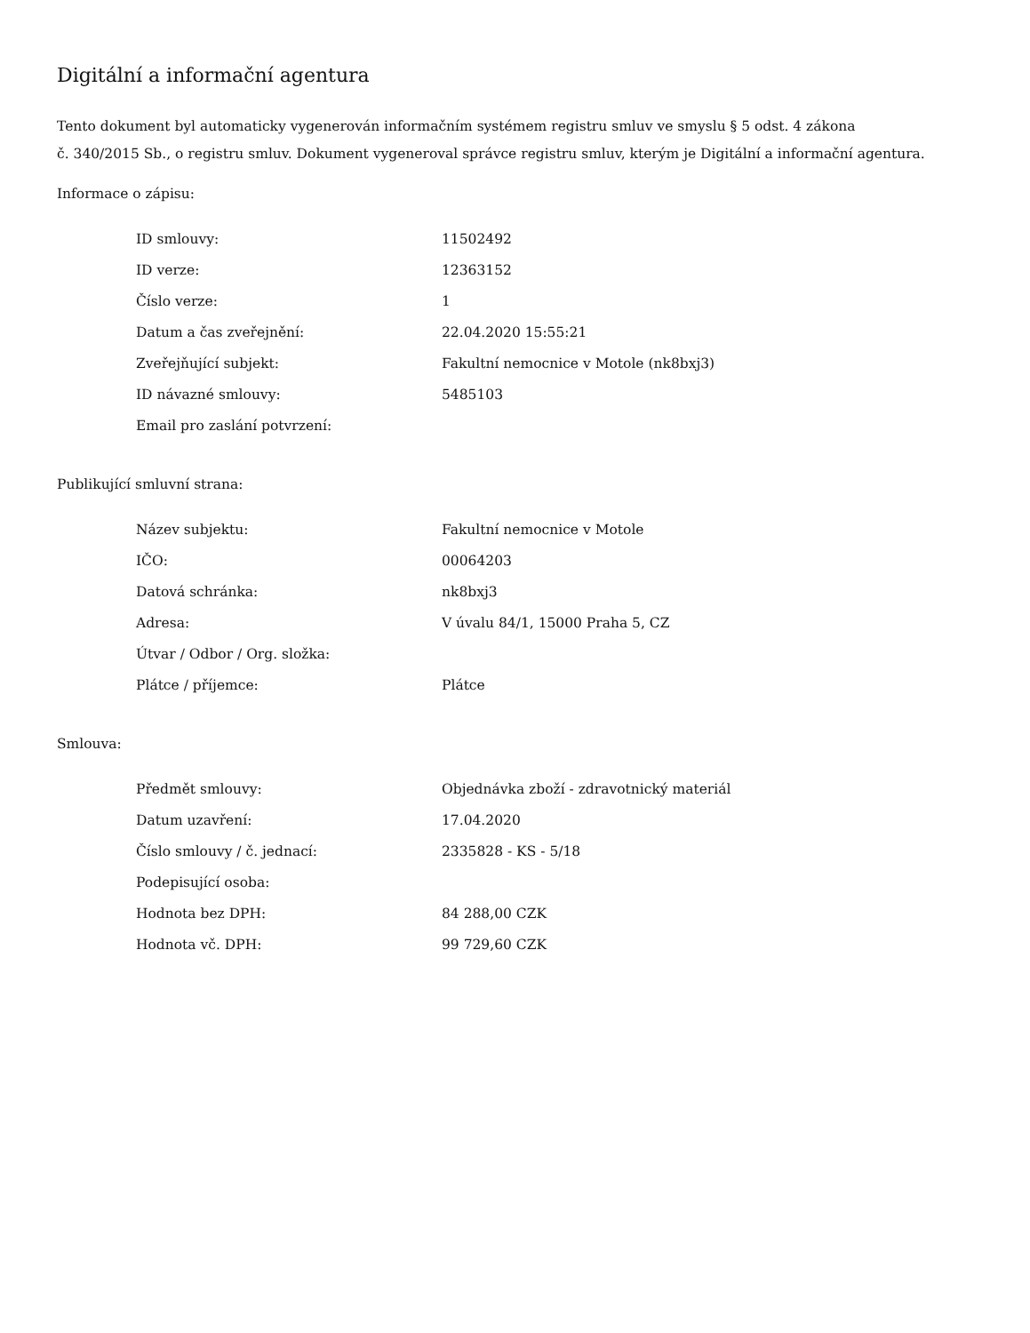Digitální a informační agentura
Tento dokument byl automaticky vygenerován informačním systémem registru smluv ve smyslu § 5 odst. 4 zákona
č. 340/2015 Sb., o registru smluv. Dokument vygeneroval správce registru smluv, kterým je Digitální a informační agentura.
Informace o zápisu:
| ID smlouvy: | 11502492 |
| ID verze: | 12363152 |
| Číslo verze: | 1 |
| Datum a čas zveřejnění: | 22.04.2020 15:55:21 |
| Zveřejňující subjekt: | Fakultní nemocnice v Motole (nk8bxj3) |
| ID návazné smlouvy: | 5485103 |
| Email pro zaslání potvrzení: | |
Publikující smluvní strana:
| Název subjektu: | Fakultní nemocnice v Motole |
| IČO: | 00064203 |
| Datová schránka: | nk8bxj3 |
| Adresa: | V úvalu 84/1, 15000 Praha 5, CZ |
| Útvar / Odbor / Org. složka: | |
| Plátce / příjemce: | Plátce |
Smlouva:
| Předmět smlouvy: | Objednávka zboží - zdravotnický materiál |
| Datum uzavření: | 17.04.2020 |
| Číslo smlouvy / č. jednací: | 2335828 - KS - 5/18 |
| Podepisující osoba: | |
| Hodnota bez DPH: | 84 288,00 CZK |
| Hodnota vč. DPH: | 99 729,60 CZK |